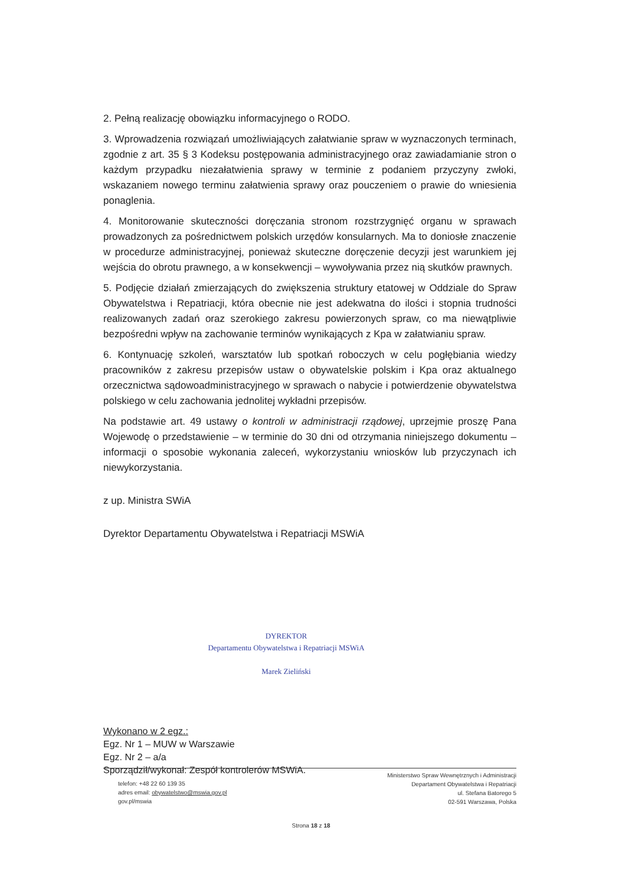2. Pełną realizację obowiązku informacyjnego o RODO.
3. Wprowadzenia rozwiązań umożliwiających załatwianie spraw w wyznaczonych terminach, zgodnie z art. 35 § 3 Kodeksu postępowania administracyjnego oraz zawiadamianie stron o każdym przypadku niezałatwienia sprawy w terminie z podaniem przyczyny zwłoki, wskazaniem nowego terminu załatwienia sprawy oraz pouczeniem o prawie do wniesienia ponaglenia.
4. Monitorowanie skuteczności doręczania stronom rozstrzygnięć organu w sprawach prowadzonych za pośrednictwem polskich urzędów konsularnych. Ma to doniosłe znaczenie w procedurze administracyjnej, ponieważ skuteczne doręczenie decyzji jest warunkiem jej wejścia do obrotu prawnego, a w konsekwencji – wywoływania przez nią skutków prawnych.
5. Podjęcie działań zmierzających do zwiększenia struktury etatowej w Oddziale do Spraw Obywatelstwa i Repatriacji, która obecnie nie jest adekwatna do ilości i stopnia trudności realizowanych zadań oraz szerokiego zakresu powierzonych spraw, co ma niewątpliwie bezpośredni wpływ na zachowanie terminów wynikających z Kpa w załatwianiu spraw.
6. Kontynuację szkoleń, warsztatów lub spotkań roboczych w celu pogłębiania wiedzy pracowników z zakresu przepisów ustaw o obywatelskie polskim i Kpa oraz aktualnego orzecznictwa sądowoadministracyjnego w sprawach o nabycie i potwierdzenie obywatelstwa polskiego w celu zachowania jednolitej wykładni przepisów.
Na podstawie art. 49 ustawy o kontroli w administracji rządowej, uprzejmie proszę Pana Wojewodę o przedstawienie – w terminie do 30 dni od otrzymania niniejszego dokumentu – informacji o sposobie wykonania zaleceń, wykorzystaniu wniosków lub przyczynach ich niewykorzystania.
z up. Ministra SWiA
Dyrektor Departamentu Obywatelstwa i Repatriacji MSWiA
DYREKTOR
Departamentu Obywatelstwa i Repatriacji MSWiA
Marek Zieliński
Wykonano w 2 egz.:
Egz. Nr 1 – MUW w Warszawie
Egz. Nr 2 – a/a
Sporządził/wykonał: Zespół kontrolerów MSWiA.
telefon: +48 22 60 139 35
adres email: obywatelstwo@mswia.gov.pl
gov.pl/mswia
Ministerstwo Spraw Wewnętrznych i Administracji
Departament Obywatelstwa i Repatriacji
ul. Stefana Batorego 5
02-591 Warszawa, Polska
Strona 18 z 18